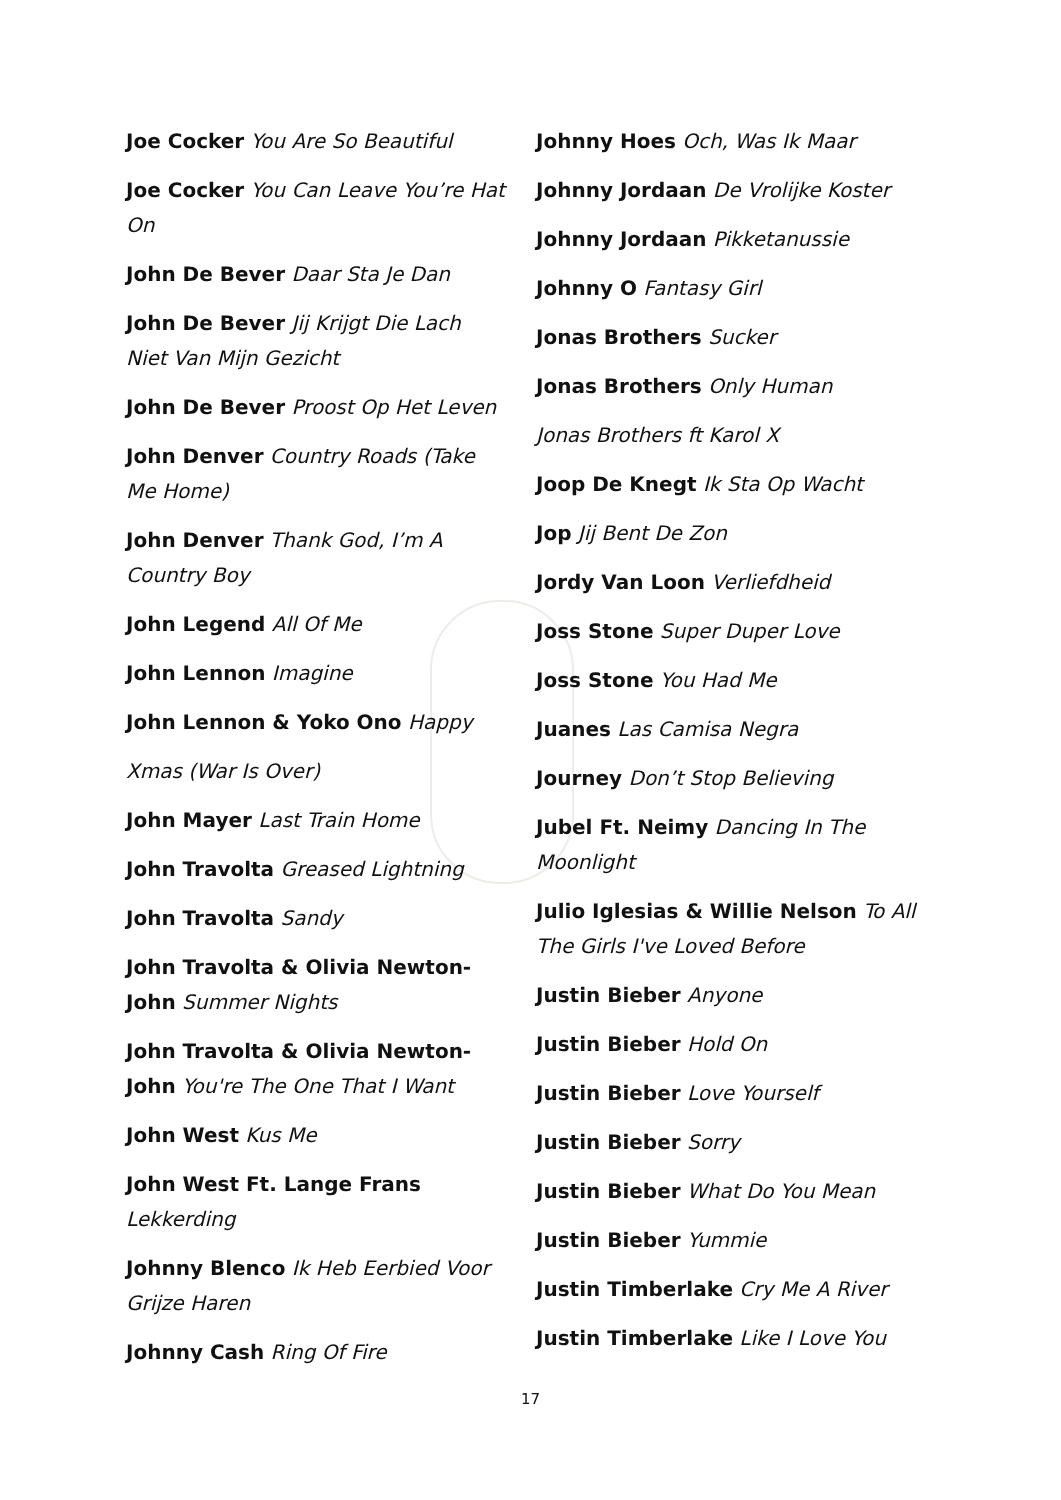Joe Cocker You Are So Beautiful
Joe Cocker You Can Leave You’re Hat On
John De Bever Daar Sta Je Dan
John De Bever Jij Krijgt Die Lach Niet Van Mijn Gezicht
John De Bever Proost Op Het Leven
John Denver Country Roads (Take Me Home)
John Denver Thank God, I’m A Country Boy
John Legend All Of Me
John Lennon Imagine
John Lennon & Yoko Ono Happy
Xmas (War Is Over)
John Mayer Last Train Home
John Travolta Greased Lightning
John Travolta Sandy
John Travolta & Olivia Newton-John Summer Nights
John Travolta & Olivia Newton-John You're The One That I Want
John West Kus Me
John West Ft. Lange Frans Lekkerding
Johnny Blenco Ik Heb Eerbied Voor Grijze Haren
Johnny Cash Ring Of Fire
Johnny Hoes Och, Was Ik Maar
Johnny Jordaan De Vrolijke Koster
Johnny Jordaan Pikketanussie
Johnny O Fantasy Girl
Jonas Brothers Sucker
Jonas Brothers Only Human
Jonas Brothers ft Karol X
Joop De Knegt Ik Sta Op Wacht
Jop Jij Bent De Zon
Jordy Van Loon Verliefdheid
Joss Stone Super Duper Love
Joss Stone You Had Me
Juanes Las Camisa Negra
Journey Don’t Stop Believing
Jubel Ft. Neimy Dancing In The Moonlight
Julio Iglesias & Willie Nelson To All The Girls I've Loved Before
Justin Bieber Anyone
Justin Bieber Hold On
Justin Bieber Love Yourself
Justin Bieber Sorry
Justin Bieber What Do You Mean
Justin Bieber Yummie
Justin Timberlake Cry Me A River
Justin Timberlake Like I Love You
17